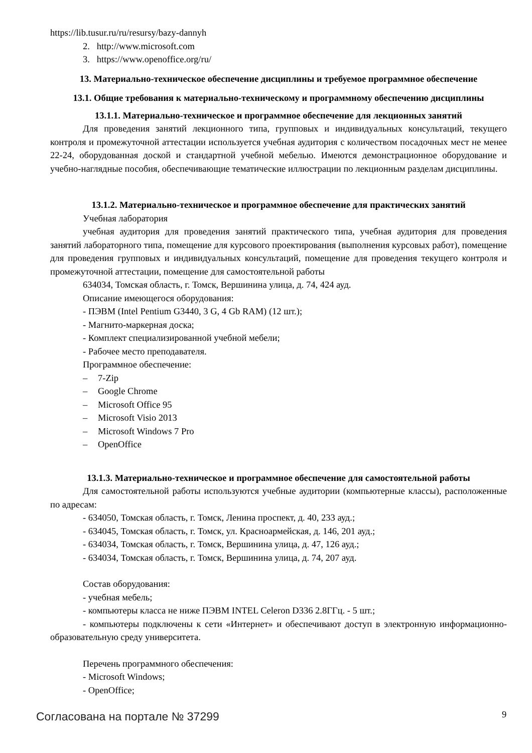https://lib.tusur.ru/ru/resursy/bazy-dannyh
2. http://www.microsoft.com
3. https://www.openoffice.org/ru/
13. Материально-техническое обеспечение дисциплины и требуемое программное обеспечение
13.1. Общие требования к материально-техническому и программному обеспечению дисциплины
13.1.1. Материально-техническое и программное обеспечение для лекционных занятий
Для проведения занятий лекционного типа, групповых и индивидуальных консультаций, текущего контроля и промежуточной аттестации используется учебная аудитория с количеством посадочных мест не менее 22-24, оборудованная доской и стандартной учебной мебелью. Имеются демонстрационное оборудование и учебно-наглядные пособия, обеспечивающие тематические иллюстрации по лекционным разделам дисциплины.
13.1.2. Материально-техническое и программное обеспечение для практических занятий
Учебная лаборатория
учебная аудитория для проведения занятий практического типа, учебная аудитория для проведения занятий лабораторного типа, помещение для курсового проектирования (выполнения курсовых работ), помещение для проведения групповых и индивидуальных консультаций, помещение для проведения текущего контроля и промежуточной аттестации, помещение для самостоятельной работы
634034, Томская область, г. Томск, Вершинина улица, д. 74, 424 ауд.
Описание имеющегося оборудования:
- ПЭВМ (Intel Pentium G3440, 3 G, 4 Gb RAM) (12 шт.);
- Магнито-маркерная доска;
- Комплект специализированной учебной мебели;
- Рабочее место преподавателя.
Программное обеспечение:
– 7-Zip
– Google Chrome
– Microsoft Office 95
– Microsoft Visio 2013
– Microsoft Windows 7 Pro
– OpenOffice
13.1.3. Материально-техническое и программное обеспечение для самостоятельной работы
Для самостоятельной работы используются учебные аудитории (компьютерные классы), расположенные по адресам:
- 634050, Томская область, г. Томск, Ленина проспект, д. 40, 233 ауд.;
- 634045, Томская область, г. Томск, ул. Красноармейская, д. 146, 201 ауд.;
- 634034, Томская область, г. Томск, Вершинина улица, д. 47, 126 ауд.;
- 634034, Томская область, г. Томск, Вершинина улица, д. 74, 207 ауд.
Состав оборудования:
- учебная мебель;
- компьютеры класса не ниже ПЭВМ INTEL Celeron D336 2.8ГГц. - 5 шт.;
- компьютеры подключены к сети «Интернет» и обеспечивают доступ в электронную информационно-образовательную среду университета.
Перечень программного обеспечения:
- Microsoft Windows;
- OpenOffice;
Согласована на портале № 37299 9